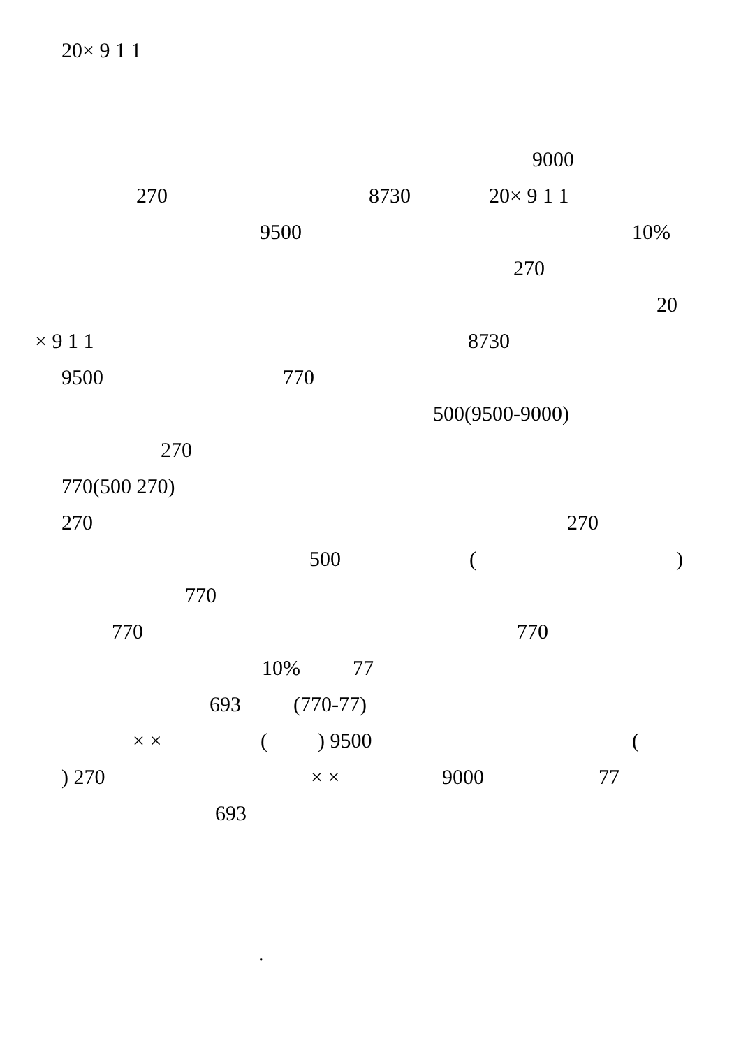20× 9 1 1
9000
270 8730 20× 9 1 1
9500 10%
270
20
× 9 1 1 8730
9500 770
500(9500-9000)
270
770(500 270)
270 270
500 ( )
770
770 770
10% 77
693 (770-77)
× × ( ) 9500 (
) 270 × × 9000 77
693
.